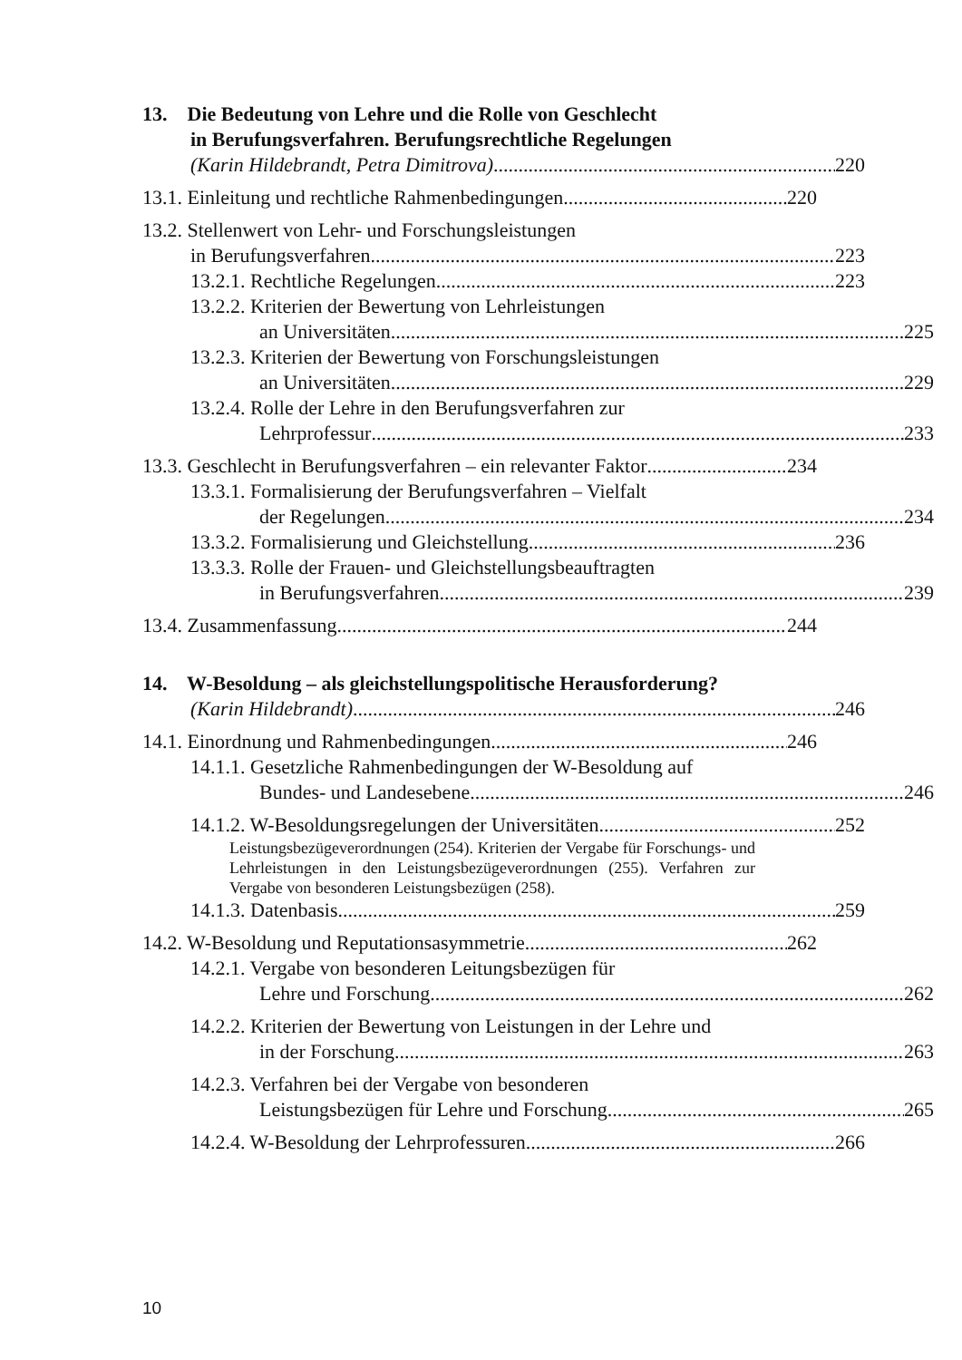13. Die Bedeutung von Lehre und die Rolle von Geschlecht
in Berufungsverfahren. Berufungsrechtliche Regelungen
(Karin Hildebrandt, Petra Dimitrova) 220
13.1. Einleitung und rechtliche Rahmenbedingungen 220
13.2. Stellenwert von Lehr- und Forschungsleistungen
in Berufungsverfahren 223
13.2.1. Rechtliche Regelungen 223
13.2.2. Kriterien der Bewertung von Lehrleistungen
an Universitäten 225
13.2.3. Kriterien der Bewertung von Forschungsleistungen
an Universitäten 229
13.2.4. Rolle der Lehre in den Berufungsverfahren zur
Lehrprofessur 233
13.3. Geschlecht in Berufungsverfahren – ein relevanter Faktor 234
13.3.1. Formalisierung der Berufungsverfahren – Vielfalt
der Regelungen 234
13.3.2. Formalisierung und Gleichstellung 236
13.3.3. Rolle der Frauen- und Gleichstellungsbeauftragten
in Berufungsverfahren 239
13.4. Zusammenfassung 244
14. W-Besoldung – als gleichstellungspolitische Herausforderung?
(Karin Hildebrandt) 246
14.1. Einordnung und Rahmenbedingungen 246
14.1.1. Gesetzliche Rahmenbedingungen der W-Besoldung auf
Bundes- und Landesebene 246
14.1.2. W-Besoldungsregelungen der Universitäten 252
Leistungsbezügeverordnungen (254). Kriterien der Vergabe für Forschungs- und Lehrleistungen in den Leistungsbezügeverordnungen (255). Verfahren zur Vergabe von besonderen Leistungsbezügen (258).
14.1.3. Datenbasis 259
14.2. W-Besoldung und Reputationsasymmetrie 262
14.2.1. Vergabe von besonderen Leitungsbezügen für
Lehre und Forschung 262
14.2.2. Kriterien der Bewertung von Leistungen in der Lehre und
in der Forschung 263
14.2.3. Verfahren bei der Vergabe von besonderen
Leistungsbezügen für Lehre und Forschung 265
14.2.4. W-Besoldung der Lehrprofessuren 266
10